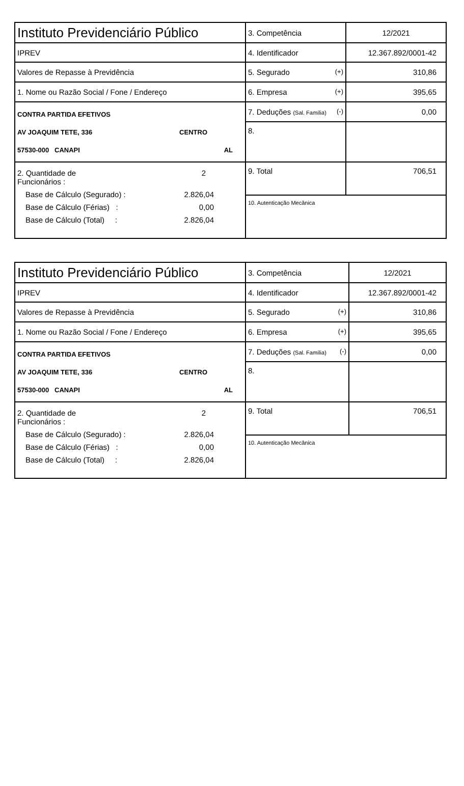| Instituto Previdenciário Público | 3. Competência | 12/2021 |
| IPREV | 4. Identificador | 12.367.892/0001-42 |
| Valores de Repasse à Previdência | 5. Segurado (+) | 310,86 |
| 1. Nome ou Razão Social / Fone / Endereço | 6. Empresa (+) | 395,65 |
| CONTRA PARTIDA EFETIVOS AV JOAQUIM TETE, 336 CENTRO 57530-000 CANAPI AL | 7. Deduções (Sal. Família) (-) | 0,00 |
| | 8. | |
| 2. Quantidade de Funcionários : 2 Base de Cálculo (Segurado) : 2.826,04 Base de Cálculo (Férias) : 0,00 Base de Cálculo (Total) : 2.826,04 | 9. Total | 706,51 |
| | 10. Autenticação Mecânica | |
| Instituto Previdenciário Público | 3. Competência | 12/2021 |
| IPREV | 4. Identificador | 12.367.892/0001-42 |
| Valores de Repasse à Previdência | 5. Segurado (+) | 310,86 |
| 1. Nome ou Razão Social / Fone / Endereço | 6. Empresa (+) | 395,65 |
| CONTRA PARTIDA EFETIVOS AV JOAQUIM TETE, 336 CENTRO 57530-000 CANAPI AL | 7. Deduções (Sal. Família) (-) | 0,00 |
| | 8. | |
| 2. Quantidade de Funcionários : 2 Base de Cálculo (Segurado) : 2.826,04 Base de Cálculo (Férias) : 0,00 Base de Cálculo (Total) : 2.826,04 | 9. Total | 706,51 |
| | 10. Autenticação Mecânica | |